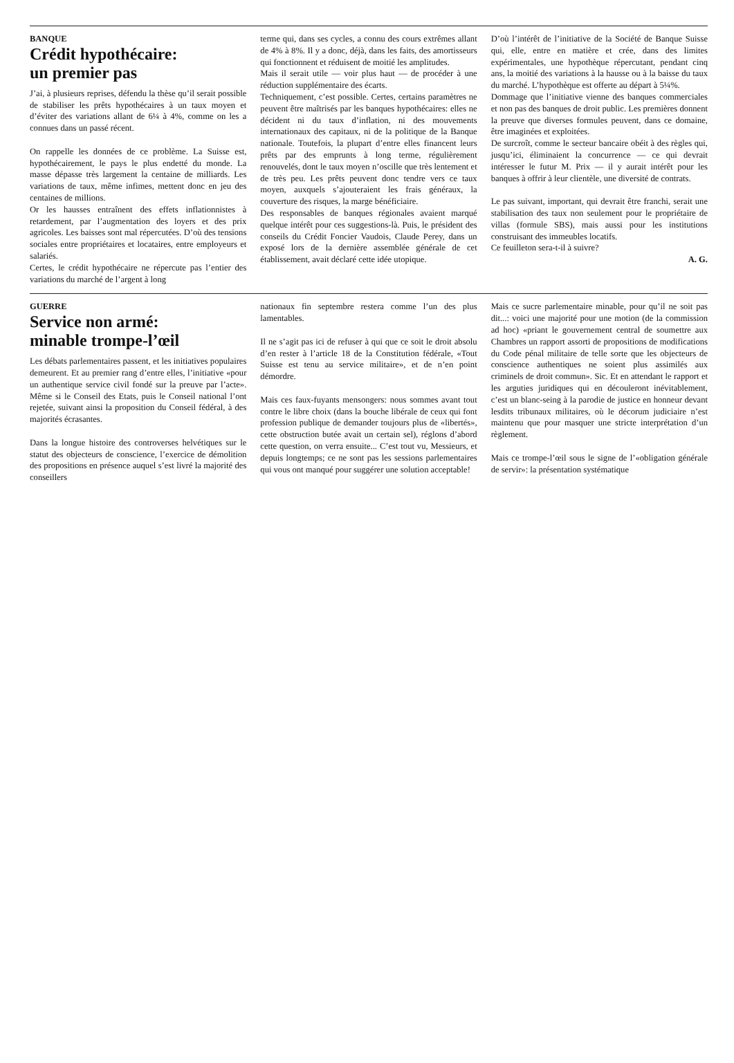BANQUE
Crédit hypothécaire:
un premier pas
J’ai, à plusieurs reprises, défendu la thèse qu’il serait possible de stabiliser les prêts hypothécaires à un taux moyen et d’éviter des variations allant de 6¼ à 4%, comme on les a connues dans un passé récent.
On rappelle les données de ce problème. La Suisse est, hypothécairement, le pays le plus endetté du monde. La masse dépasse très largement la centaine de milliards. Les variations de taux, même infimes, mettent donc en jeu des centaines de millions.
Or les hausses entraînent des effets inflationnistes à retardement, par l’augmentation des loyers et des prix agricoles. Les baisses sont mal répercutées. D’où des tensions sociales entre propriétaires et locataires, entre employeurs et salariés.
Certes, le crédit hypothécaire ne répercute pas l’entier des variations du marché de l’argent à long
terme qui, dans ses cycles, a connu des cours extrêmes allant de 4% à 8%. Il y a donc, déjà, dans les faits, des amortisseurs qui fonctionnent et réduisent de moitié les amplitudes.
Mais il serait utile — voir plus haut — de procéder à une réduction supplémentaire des écarts.
Techniquement, c’est possible. Certes, certains paramètres ne peuvent être maîtrisés par les banques hypothécaires: elles ne décident ni du taux d’inflation, ni des mouvements internationaux des capitaux, ni de la politique de la Banque nationale. Toutefois, la plupart d’entre elles financent leurs prêts par des emprunts à long terme, régulièrement renouvelés, dont le taux moyen n’oscille que très lentement et de très peu. Les prêts peuvent donc tendre vers ce taux moyen, auxquels s’ajouteraient les frais généraux, la couverture des risques, la marge bénéficiaire.
Des responsables de banques régionales avaient marqué quelque intérêt pour ces suggestions-là. Puis, le président des conseils du Crédit Foncier Vaudois, Claude Perey, dans un exposé lors de la dernière assemblée générale de cet établissement, avait déclaré cette idée utopique.
D’où l’intérêt de l’initiative de la Société de Banque Suisse qui, elle, entre en matière et crée, dans des limites expérimentales, une hypothèque répercutant, pendant cinq ans, la moitié des variations à la hausse ou à la baisse du taux du marché. L’hypothèque est offerte au départ à 5¼%.
Dommage que l’initiative vienne des banques commerciales et non pas des banques de droit public. Les premières donnent la preuve que diverses formules peuvent, dans ce domaine, être imaginées et exploitées.
De surcroît, comme le secteur bancaire obéit à des règles qui, jusqu’ici, éliminaient la concurrence — ce qui devrait intéresser le futur M. Prix — il y aurait intérêt pour les banques à offrir à leur clientèle, une diversité de contrats.
Le pas suivant, important, qui devrait être franchi, serait une stabilisation des taux non seulement pour le propriétaire de villas (formule SBS), mais aussi pour les institutions construisant des immeubles locatifs.
Ce feuilleton sera-t-il à suivre?
A. G.
GUERRE
Service non armé:
minable trompe-l’œil
Les débats parlementaires passent, et les initiatives populaires demeurent. Et au premier rang d’entre elles, l’initiative «pour un authentique service civil fondé sur la preuve par l’acte». Même si le Conseil des Etats, puis le Conseil national l’ont rejetée, suivant ainsi la proposition du Conseil fédéral, à des majorités écrasantes.
Dans la longue histoire des controverses helvétiques sur le statut des objecteurs de conscience, l’exercice de démolition des propositions en présence auquel s’est livré la majorité des conseillers
nationaux fin septembre restera comme l’un des plus lamentables.
Il ne s’agit pas ici de refuser à qui que ce soit le droit absolu d’en rester à l’article 18 de la Constitution fédérale, «Tout Suisse est tenu au service militaire», et de n’en point démordre.
Mais ces faux-fuyants mensongers: nous sommes avant tout contre le libre choix (dans la bouche libérale de ceux qui font profession publique de demander toujours plus de «libertés», cette obstruction butée avait un certain sel), réglons d’abord cette question, on verra ensuite... C’est tout vu, Messieurs, et depuis longtemps; ce ne sont pas les sessions parlementaires qui vous ont manqué pour suggérer une solution acceptable!
Mais ce sucre parlementaire minable, pour qu’il ne soit pas dit...: voici une majorité pour une motion (de la commission ad hoc) «priant le gouvernement central de soumettre aux Chambres un rapport assorti de propositions de modifications du Code pénal militaire de telle sorte que les objecteurs de conscience authentiques ne soient plus assimilés aux criminels de droit commun». Sic. Et en attendant le rapport et les arguties juridiques qui en découleront inévitablement, c’est un blanc-seing à la parodie de justice en honneur devant lesdits tribunaux militaires, où le décorum judiciaire n’est maintenu que pour masquer une stricte interprétation d’un règlement.
Mais ce trompe-l’œil sous le signe de l’«obligation générale de servir»: la présentation systématique